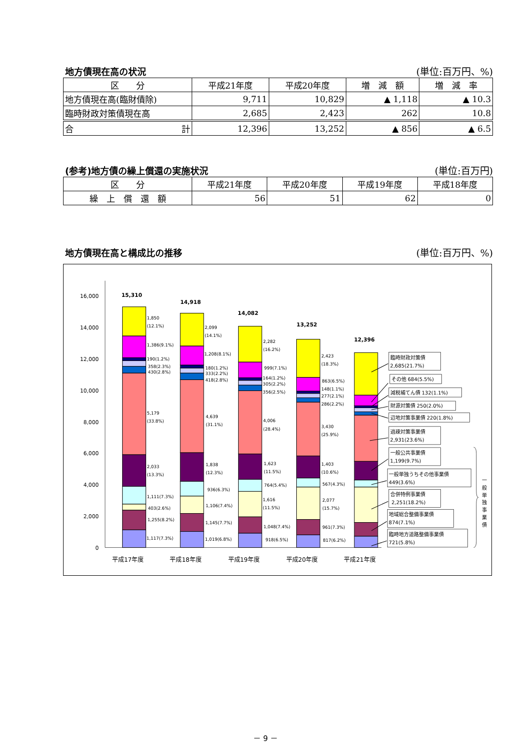地方債現在高の状況 (単位:百万円、%)
| 区 分 | 平成21年度 | 平成20年度 | 増 減 額 | 増 減 率 |
| --- | --- | --- | --- | --- |
| 地方債現在高(臨財債除) | 9,711 | 10,829 | ▲ 1,118 | ▲ 10.3 |
| 臨時財政対策債現在高 | 2,685 | 2,423 | 262 | 10.8 |
| 合 計 | 12,396 | 13,252 | ▲ 856 | ▲ 6.5 |
(参考)地方債の繰上償還の実施状況 (単位:百万円)
| 区 分 | 平成21年度 | 平成20年度 | 平成19年度 | 平成18年度 |
| --- | --- | --- | --- | --- |
| 繰 上 償 還 額 | 56 | 51 | 62 | 0 |
地方債現在高と構成比の推移 (単位:百万円、%)
0
2,000
4,000
6,000
8,000
10,000
12,000
14,000
16,000
15,310
14,918
14,082
13,252
12,396
1,850
(12.1%)
1,386(9.1%)
190(1.2%)
358(2.3%)
430(2.8%)
5,179
(33.8%)
2,033
(13.3%)
1,111(7.3%)
403(2.6%)
1,255(8.2%)
1,117(7.3%)
2,099
(14.1%)
1,208(8.1%)
180(1.2%)
333(2.2%)
418(2.8%)
4,639
(31.1%)
1,838
(12.3%)
936(6.3%)
1,106(7.4%)
1,145(7.7%)
1,019(6.8%)
2,282
(16.2%)
999(7.1%)
164(1.2%)
305(2.2%)
356(2.5%)
4,006
(28.4%)
1,623
(11.5%)
764(5.4%)
1,616
(11.5%)
1,048(7.4%)
918(6.5%)
2,423
(18.3%)
863(6.5%)
148(1.1%)
277(2.1%)
286(2.2%)
3,430
(25.9%)
1,403
(10.6%)
567(4.3%)
2,077
(15.7%)
961(7.3%)
817(6.2%)
平成17年度
平成18年度
平成19年度
平成20年度
平成21年度
臨時財政対策債
2,685(21.7%)
その他 684(5.5%)
減税補てん債 132(1.1%)
財源対策債 250(2.0%)
辺地対策事業債 220(1.8%)
過疎対策事業債
2,931(23.6%)
一般公共事業債
1,199(9.7%)
一般単独うちその他事業債
449(3.6%)
合併特例事業債
2,251(18.2%)
地域総合整備事業債
874(7.1%)
臨時地方道路整備事業債
721(5.8%)
一
般
単
独
事
業
債
－ 9 －